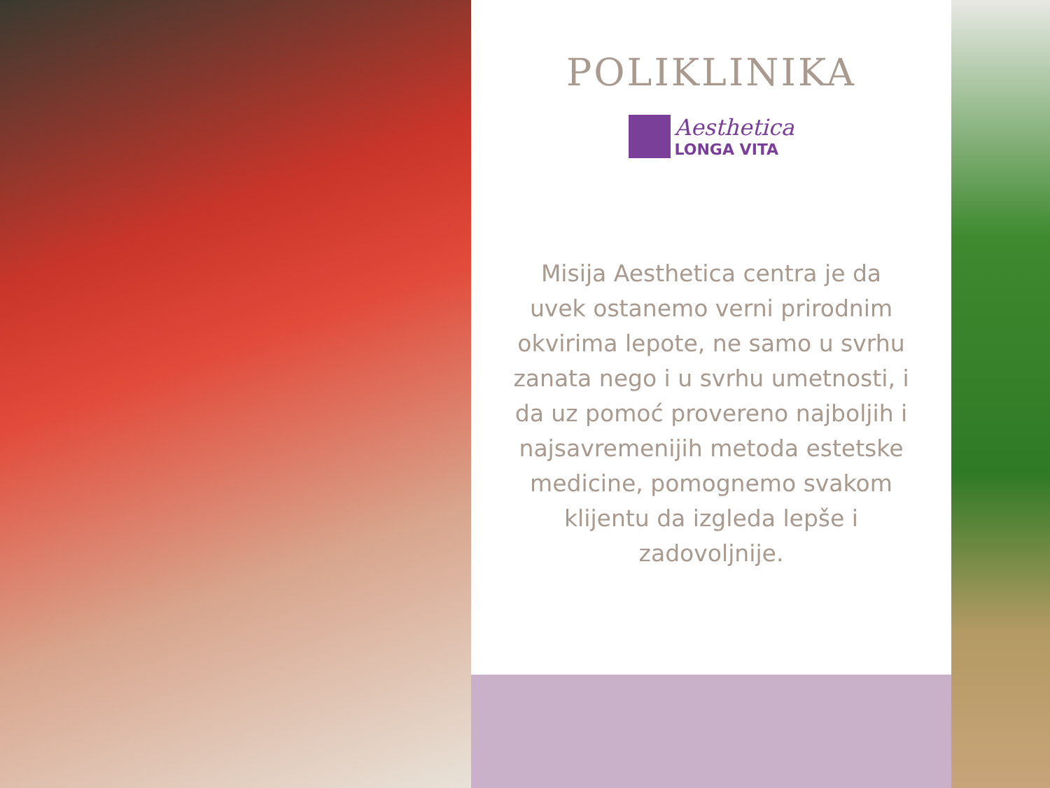POLIKLINIKA
Aesthetica
LONGA VITA
Misija Aesthetica centra je da uvek ostanemo verni prirodnim okvirima lepote, ne samo u svrhu zanata nego i u svrhu umetnosti, i da uz pomoć provereno najboljih i najsavremenijih metoda estetske medicine, pomognemo svakom klijentu da izgleda lepše i zadovoljnije.